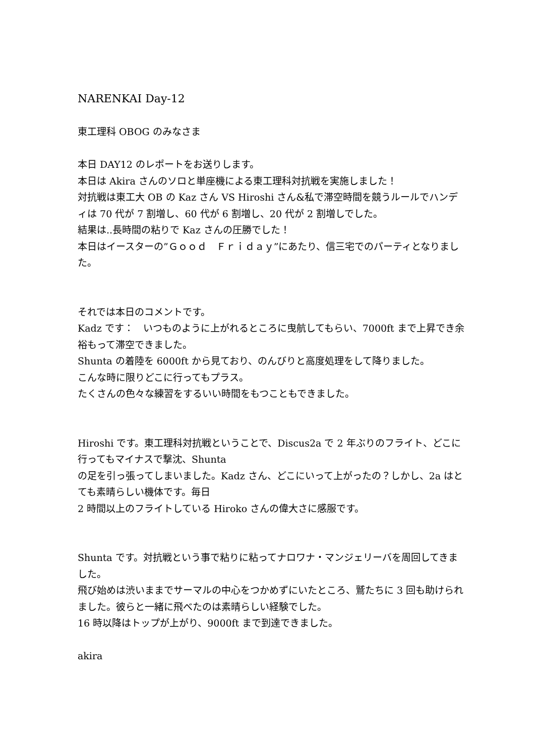NARENKAI Day-12
東工理科 OBOG のみなさま
本日 DAY12 のレポートをお送りします。
本日は Akira さんのソロと単座機による東工理科対抗戦を実施しました！
対抗戦は東工大 OB の Kaz さん VS Hiroshi さん&私で滞空時間を競うルールでハンディは 70 代が 7 割増し、60 代が 6 割増し、20 代が 2 割増しでした。
結果は..長時間の粘りで Kaz さんの圧勝でした！
本日はイースターの”Ｇｏｏｄ　Ｆｒｉｄａｙ”にあたり、信三宅でのパーティとなりました。
それでは本日のコメントです。
Kadz です：　いつものように上がれるところに曳航してもらい、7000ft まで上昇でき余裕もって滞空できました。
Shunta の着陸を 6000ft から見ており、のんびりと高度処理をして降りました。
こんな時に限りどこに行ってもプラス。
たくさんの色々な練習をするいい時間をもつこともできました。
Hiroshi です。東工理科対抗戦ということで、Discus2a で 2 年ぶりのフライト、どこに行ってもマイナスで撃沈、Shunta
の足を引っ張ってしまいました。Kadz さん、どこにいって上がったの？しかし、2a はとても素晴らしい機体です。毎日
2 時間以上のフライトしている Hiroko さんの偉大さに感服です。
Shunta です。対抗戦という事で粘りに粘ってナロワナ・マンジェリーバを周回してきました。
飛び始めは渋いままでサーマルの中心をつかめずにいたところ、鷲たちに 3 回も助けられました。彼らと一緒に飛べたのは素晴らしい経験でした。
16 時以降はトップが上がり、9000ft まで到達できました。
akira